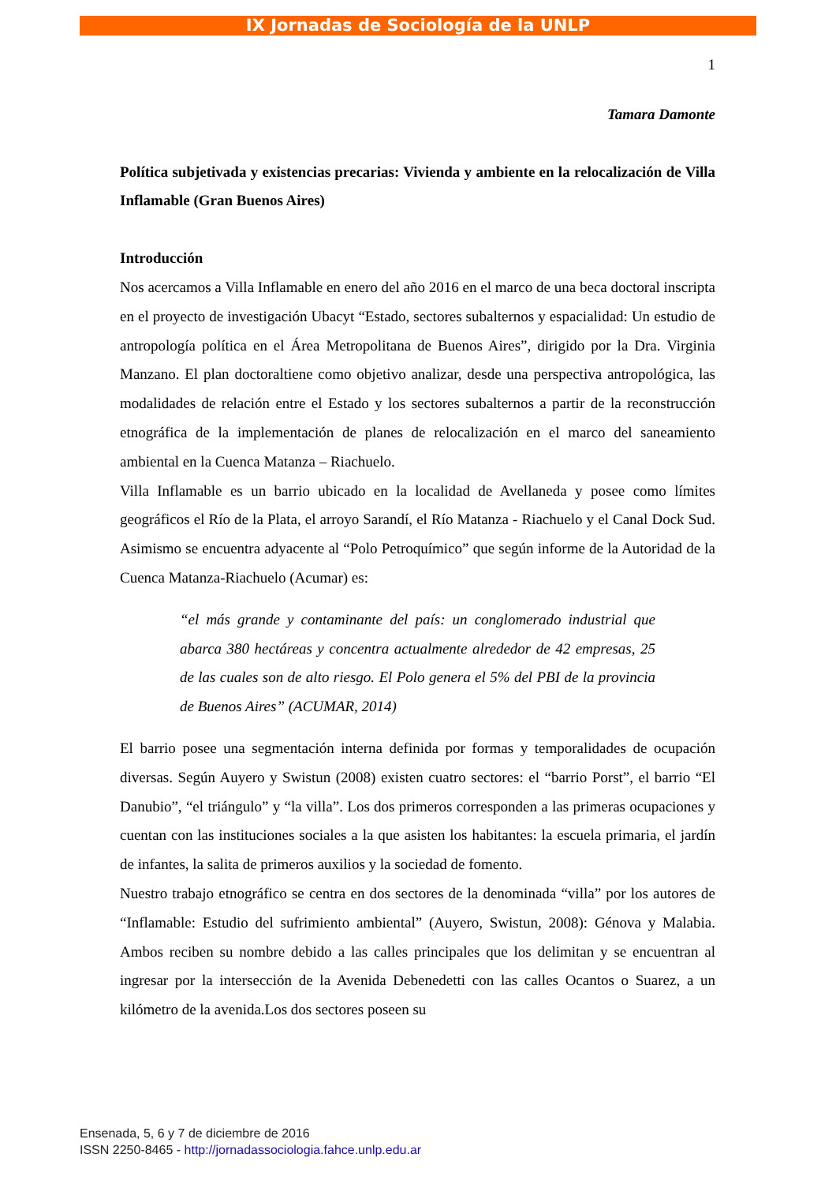IX Jornadas de Sociología de la UNLP
1
Tamara Damonte
Política subjetivada y existencias precarias: Vivienda y ambiente en la relocalización de Villa Inflamable (Gran Buenos Aires)
Introducción
Nos acercamos a Villa Inflamable en enero del año 2016 en el marco de una beca doctoral inscripta en el proyecto de investigación Ubacyt “Estado, sectores subalternos y espacialidad: Un estudio de antropología política en el Área Metropolitana de Buenos Aires”, dirigido por la Dra. Virginia Manzano. El plan doctoraltiene como objetivo analizar, desde una perspectiva antropológica, las modalidades de relación entre el Estado y los sectores subalternos a partir de la reconstrucción etnográfica de la implementación de planes de relocalización en el marco del saneamiento ambiental en la Cuenca Matanza – Riachuelo.
Villa Inflamable es un barrio ubicado en la localidad de Avellaneda y posee como límites geográficos el Río de la Plata, el arroyo Sarandí, el Río Matanza - Riachuelo y el Canal Dock Sud. Asimismo se encuentra adyacente al “Polo Petroquímico” que según informe de la Autoridad de la Cuenca Matanza-Riachuelo (Acumar) es:
“el más grande y contaminante del país: un conglomerado industrial que abarca 380 hectáreas y concentra actualmente alrededor de 42 empresas, 25 de las cuales son de alto riesgo. El Polo genera el 5% del PBI de la provincia de Buenos Aires” (ACUMAR, 2014)
El barrio posee una segmentación interna definida por formas y temporalidades de ocupación diversas. Según Auyero y Swistun (2008) existen cuatro sectores: el “barrio Porst”, el barrio “El Danubio”, “el triángulo” y “la villa”. Los dos primeros corresponden a las primeras ocupaciones y cuentan con las instituciones sociales a la que asisten los habitantes: la escuela primaria, el jardín de infantes, la salita de primeros auxilios y la sociedad de fomento.
Nuestro trabajo etnográfico se centra en dos sectores de la denominada “villa” por los autores de “Inflamable: Estudio del sufrimiento ambiental” (Auyero, Swistun, 2008): Génova y Malabia. Ambos reciben su nombre debido a las calles principales que los delimitan y se encuentran al ingresar por la intersección de la Avenida Debenedetti con las calles Ocantos o Suarez, a un kilómetro de la avenida.Los dos sectores poseen su
Ensenada, 5, 6 y 7 de diciembre de 2016
ISSN 2250-8465 - http://jornadassociologia.fahce.unlp.edu.ar